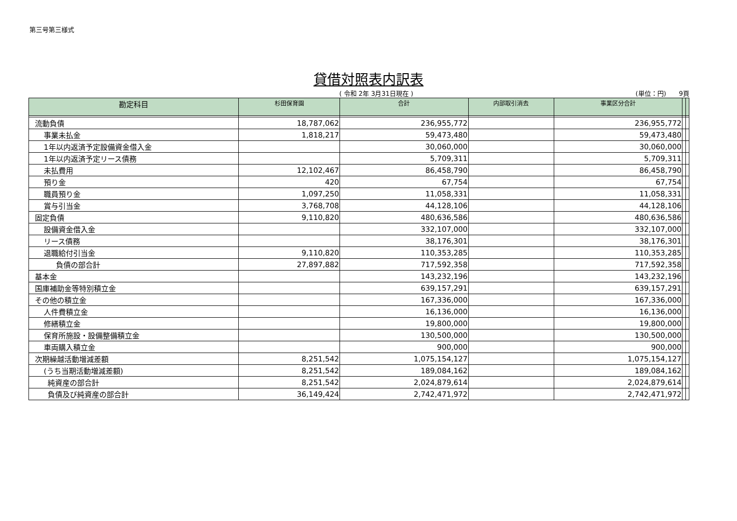第三号第三様式
貸借対照表内訳表
( 令和 2年 3月31日現在 ) (単位：円)　　9頁
| 勘定科目 | 杉田保育園 | 合計 | 内部取引消去 | 事業区分合計 | | |
| --- | --- | --- | --- | --- | --- | --- |
| 流動負債 | 18,787,062 | 236,955,772 | | 236,955,772 | | |
| 事業未払金 | 1,818,217 | 59,473,480 | | 59,473,480 | | |
| 1年以内返済予定設備資金借入金 | | 30,060,000 | | 30,060,000 | | |
| 1年以内返済予定リース債務 | | 5,709,311 | | 5,709,311 | | |
| 未払費用 | 12,102,467 | 86,458,790 | | 86,458,790 | | |
| 預り金 | 420 | 67,754 | | 67,754 | | |
| 職員預り金 | 1,097,250 | 11,058,331 | | 11,058,331 | | |
| 賞与引当金 | 3,768,708 | 44,128,106 | | 44,128,106 | | |
| 固定負債 | 9,110,820 | 480,636,586 | | 480,636,586 | | |
| 設備資金借入金 | | 332,107,000 | | 332,107,000 | | |
| リース債務 | | 38,176,301 | | 38,176,301 | | |
| 退職給付引当金 | 9,110,820 | 110,353,285 | | 110,353,285 | | |
| 負債の部合計 | 27,897,882 | 717,592,358 | | 717,592,358 | | |
| 基本金 | | 143,232,196 | | 143,232,196 | | |
| 国庫補助金等特別積立金 | | 639,157,291 | | 639,157,291 | | |
| その他の積立金 | | 167,336,000 | | 167,336,000 | | |
| 人件費積立金 | | 16,136,000 | | 16,136,000 | | |
| 修繕積立金 | | 19,800,000 | | 19,800,000 | | |
| 保育所施設・設備整備積立金 | | 130,500,000 | | 130,500,000 | | |
| 車両購入積立金 | | 900,000 | | 900,000 | | |
| 次期繰越活動増減差額 | 8,251,542 | 1,075,154,127 | | 1,075,154,127 | | |
| (うち当期活動増減差額) | 8,251,542 | 189,084,162 | | 189,084,162 | | |
| 純資産の部合計 | 8,251,542 | 2,024,879,614 | | 2,024,879,614 | | |
| 負債及び純資産の部合計 | 36,149,424 | 2,742,471,972 | | 2,742,471,972 | | |